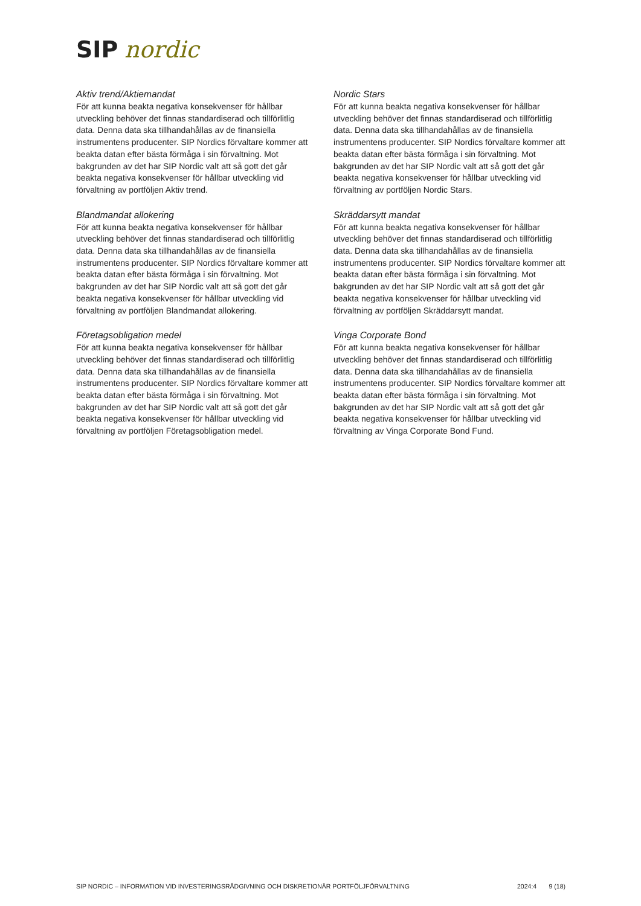SIP nordic
Aktiv trend/Aktiemandat
För att kunna beakta negativa konsekvenser för hållbar utveckling behöver det finnas standardiserad och tillförlitlig data. Denna data ska tillhandahållas av de finansiella instrumentens producenter. SIP Nordics förvaltare kommer att beakta datan efter bästa förmåga i sin förvaltning. Mot bakgrunden av det har SIP Nordic valt att så gott det går beakta negativa konsekvenser för hållbar utveckling vid förvaltning av portföljen Aktiv trend.
Blandmandat allokering
För att kunna beakta negativa konsekvenser för hållbar utveckling behöver det finnas standardiserad och tillförlitlig data. Denna data ska tillhandahållas av de finansiella instrumentens producenter. SIP Nordics förvaltare kommer att beakta datan efter bästa förmåga i sin förvaltning. Mot bakgrunden av det har SIP Nordic valt att så gott det går beakta negativa konsekvenser för hållbar utveckling vid förvaltning av portföljen Blandmandat allokering.
Företagsobligation medel
För att kunna beakta negativa konsekvenser för hållbar utveckling behöver det finnas standardiserad och tillförlitlig data. Denna data ska tillhandahållas av de finansiella instrumentens producenter. SIP Nordics förvaltare kommer att beakta datan efter bästa förmåga i sin förvaltning. Mot bakgrunden av det har SIP Nordic valt att så gott det går beakta negativa konsekvenser för hållbar utveckling vid förvaltning av portföljen Företagsobligation medel.
Nordic Stars
För att kunna beakta negativa konsekvenser för hållbar utveckling behöver det finnas standardiserad och tillförlitlig data. Denna data ska tillhandahållas av de finansiella instrumentens producenter. SIP Nordics förvaltare kommer att beakta datan efter bästa förmåga i sin förvaltning. Mot bakgrunden av det har SIP Nordic valt att så gott det går beakta negativa konsekvenser för hållbar utveckling vid förvaltning av portföljen Nordic Stars.
Skräddarsytt mandat
För att kunna beakta negativa konsekvenser för hållbar utveckling behöver det finnas standardiserad och tillförlitlig data. Denna data ska tillhandahållas av de finansiella instrumentens producenter. SIP Nordics förvaltare kommer att beakta datan efter bästa förmåga i sin förvaltning. Mot bakgrunden av det har SIP Nordic valt att så gott det går beakta negativa konsekvenser för hållbar utveckling vid förvaltning av portföljen Skräddarsytt mandat.
Vinga Corporate Bond
För att kunna beakta negativa konsekvenser för hållbar utveckling behöver det finnas standardiserad och tillförlitlig data. Denna data ska tillhandahållas av de finansiella instrumentens producenter. SIP Nordics förvaltare kommer att beakta datan efter bästa förmåga i sin förvaltning. Mot bakgrunden av det har SIP Nordic valt att så gott det går beakta negativa konsekvenser för hållbar utveckling vid förvaltning av Vinga Corporate Bond Fund.
SIP NORDIC – INFORMATION VID INVESTERINGSRÅDGIVNING OCH DISKRETIONÄR PORTFÖLJFÖRVALTNING 2024:4 9 (18)